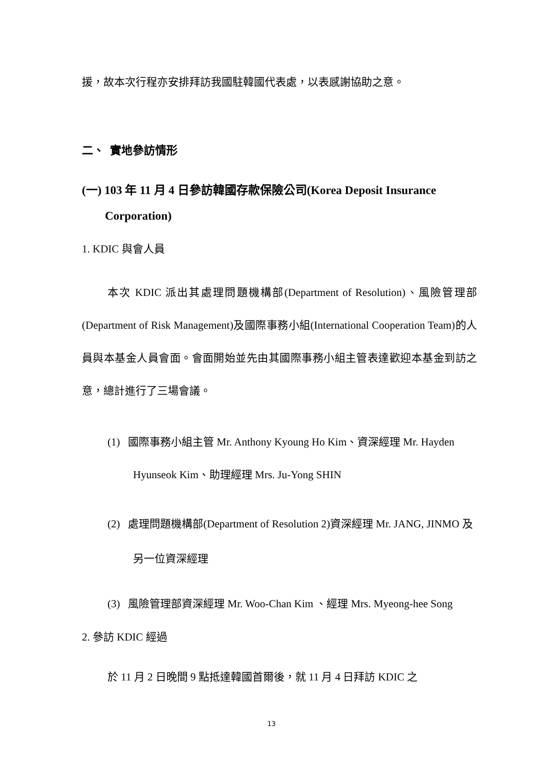援，故本次行程亦安排拜訪我國駐韓國代表處，以表感謝協助之意。
二、 實地參訪情形
(一) 103 年 11 月 4 日參訪韓國存款保險公司(Korea Deposit Insurance Corporation)
1. KDIC 與會人員
本次 KDIC 派出其處理問題機構部(Department of Resolution)、風險管理部(Department of Risk Management)及國際事務小組(International Cooperation Team)的人員與本基金人員會面。會面開始並先由其國際事務小組主管表達歡迎本基金到訪之意，總計進行了三場會議。
(1) 國際事務小組主管 Mr. Anthony Kyoung Ho Kim、資深經理 Mr. Hayden Hyunseok Kim、助理經理 Mrs. Ju-Yong SHIN
(2) 處理問題機構部(Department of Resolution 2)資深經理 Mr. JANG, JINMO 及另一位資深經理
(3) 風險管理部資深經理 Mr. Woo-Chan Kim 、經理 Mrs. Myeong-hee Song
2. 參訪 KDIC 經過
於 11 月 2 日晚間 9 點抵達韓國首爾後，就 11 月 4 日拜訪 KDIC 之
13